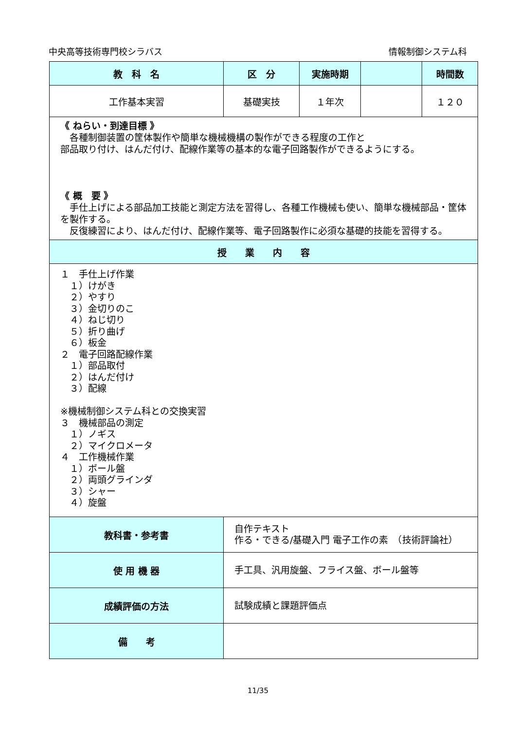中央高等技術専門校シラバス 情報制御システム科
| 教 科 名 | 区 分 | 実施時期 | | 時間数 |
| --- | --- | --- | --- | --- |
| 工作基本実習 | 基礎実技 | １年次 | | １２０ |
| 《 ねらい・到達目標 》 各種制御装置の筐体製作や簡単な機械機構の製作ができる程度の工作と 部品取り付け、はんだ付け、配線作業等の基本的な電子回路製作ができるようにする。 《 概 要 》 手仕上げによる部品加工技能と測定方法を習得し、各種工作機械も使い、簡単な機械部品・筐体を製作する。 反復練習により、はんだ付け、配線作業等、電子回路製作に必須な基礎的技能を習得する。 | | | | |
| 授 業 内 容 | | | | |
| １ 手仕上げ作業 １）けがき ２）やすり ３）金切りのこ ４）ねじ切り ５）折り曲げ ６）板金 ２ 電子回路配線作業 １）部品取付 ２）はんだ付け ３）配線 ※機械制御システム科との交換実習 ３ 機械部品の測定 １）ノギス ２）マイクロメータ ４ 工作機械作業 １）ボール盤 ２）両頭グラインダ ３）シャー ４）旋盤 | | | | |
| 教科書・参考書 | 自作テキスト 作る・できる/基礎入門 電子工作の素 （技術評論社） | | | |
| 使 用 機 器 | 手工具、汎用旋盤、フライス盤、ボール盤等 | | | |
| 成績評価の方法 | 試験成績と課題評価点 | | | |
| 備 考 | | | | |
11/35